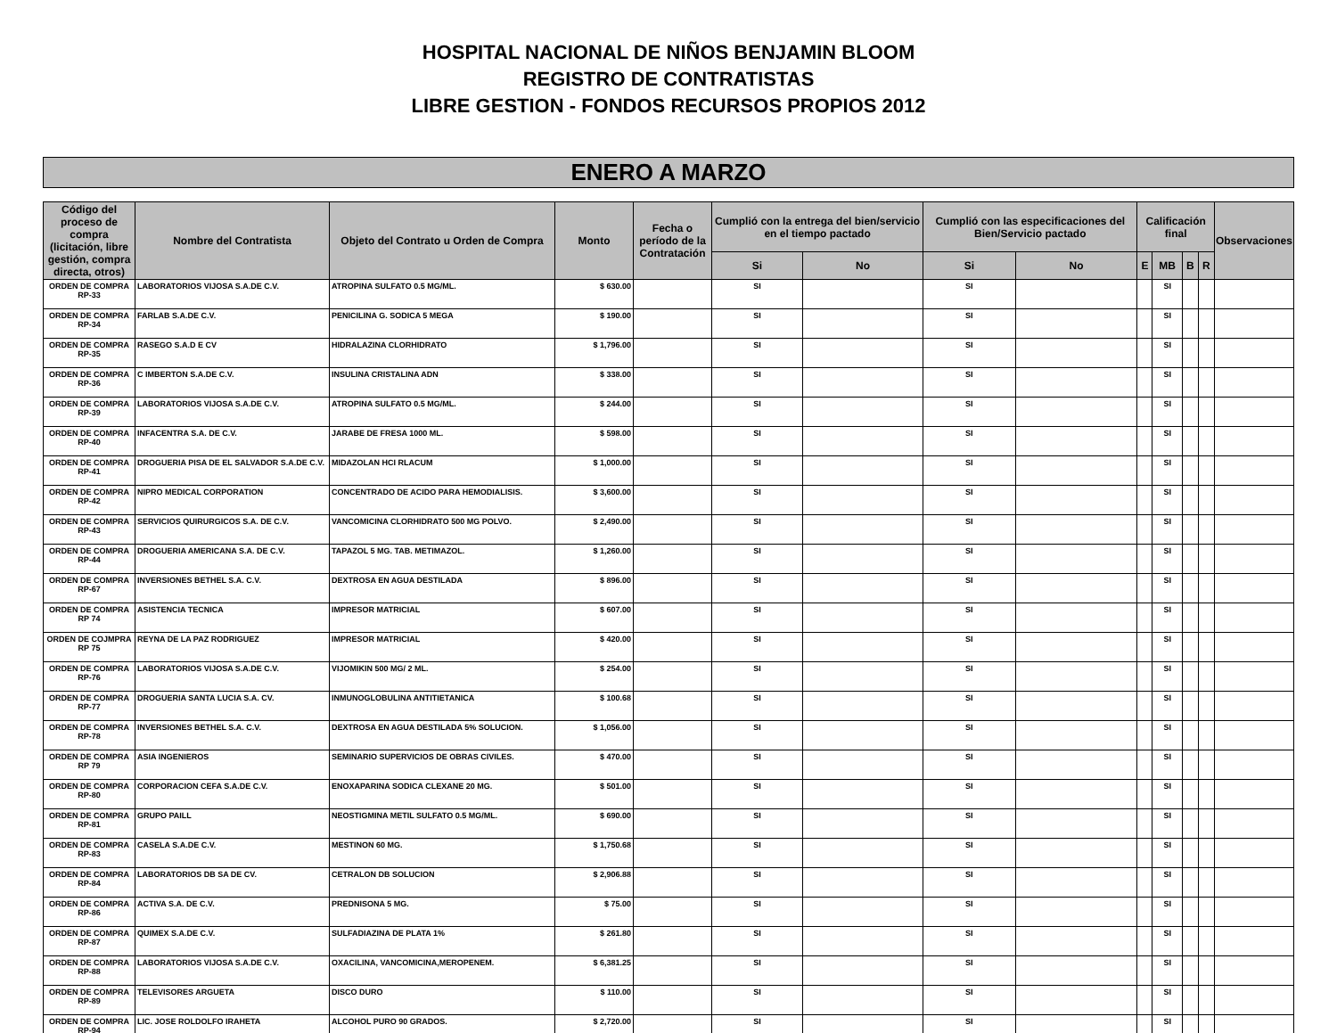HOSPITAL NACIONAL DE NIÑOS BENJAMIN BLOOM
REGISTRO DE CONTRATISTAS
LIBRE GESTION - FONDOS RECURSOS PROPIOS 2012
ENERO A MARZO
| Código del proceso de compra (licitación, libre gestión, compra directa, otros) | Nombre del Contratista | Objeto del Contrato u Orden de Compra | Monto | Fecha o período de la Contratación | Cumplió con la entrega del bien/servicio en el tiempo pactado | | Cumplió con las especificaciones del Bien/Servicio pactado | | Calificación final | | | | Observaciones |
| --- | --- | --- | --- | --- | --- | --- | --- | --- | --- | --- | --- | --- | --- |
| | | | | | Si | No | Si | No | E | MB | B | R | |
| ORDEN DE COMPRA RP-33 | LABORATORIOS VIJOSA S.A.DE C.V. | ATROPINA SULFATO 0.5 MG/ML. | $ 630.00 | | SI | | SI | | | SI | | | |
| ORDEN DE COMPRA RP-34 | FARLAB S.A.DE C.V. | PENICILINA G. SODICA 5 MEGA | $ 190.00 | | SI | | SI | | | SI | | | |
| ORDEN DE COMPRA RP-35 | RASEGO S.A.D E CV | HIDRALAZINA CLORHIDRATO | $ 1,796.00 | | SI | | SI | | | SI | | | |
| ORDEN DE COMPRA RP-36 | C IMBERTON S.A.DE C.V. | INSULINA CRISTALINA ADN | $ 338.00 | | SI | | SI | | | SI | | | |
| ORDEN DE COMPRA RP-39 | LABORATORIOS VIJOSA S.A.DE C.V. | ATROPINA SULFATO 0.5 MG/ML. | $ 244.00 | | SI | | SI | | | SI | | | |
| ORDEN DE COMPRA RP-40 | INFACENTRA S.A. DE C.V. | JARABE DE FRESA 1000 ML. | $ 598.00 | | SI | | SI | | | SI | | | |
| ORDEN DE COMPRA RP-41 | DROGUERIA PISA DE EL SALVADOR S.A.DE C.V. | MIDAZOLAN HCI RLACUM | $ 1,000.00 | | SI | | SI | | | SI | | | |
| ORDEN DE COMPRA RP-42 | NIPRO MEDICAL CORPORATION | CONCENTRADO DE ACIDO PARA HEMODIALISIS. | $ 3,600.00 | | SI | | SI | | | SI | | | |
| ORDEN DE COMPRA RP-43 | SERVICIOS QUIRURGICOS S.A. DE C.V. | VANCOMICINA CLORHIDRATO 500 MG POLVO. | $ 2,490.00 | | SI | | SI | | | SI | | | |
| ORDEN DE COMPRA RP-44 | DROGUERIA AMERICANA S.A. DE C.V. | TAPAZOL 5 MG. TAB. METIMAZOL. | $ 1,260.00 | | SI | | SI | | | SI | | | |
| ORDEN DE COMPRA RP-67 | INVERSIONES BETHEL S.A. C.V. | DEXTROSA EN AGUA DESTILADA | $ 896.00 | | SI | | SI | | | SI | | | |
| ORDEN DE COMPRA RP 74 | ASISTENCIA TECNICA | IMPRESOR MATRICIAL | $ 607.00 | | SI | | SI | | | SI | | | |
| ORDEN DE COJMPRA RP 75 | REYNA DE LA PAZ RODRIGUEZ | IMPRESOR MATRICIAL | $ 420.00 | | SI | | SI | | | SI | | | |
| ORDEN DE COMPRA RP-76 | LABORATORIOS VIJOSA S.A.DE C.V. | VIJOMIKIN 500 MG/ 2 ML. | $ 254.00 | | SI | | SI | | | SI | | | |
| ORDEN DE COMPRA RP-77 | DROGUERIA SANTA LUCIA S.A. CV. | INMUNOGLOBULINA ANTITIETANICA | $ 100.68 | | SI | | SI | | | SI | | | |
| ORDEN DE COMPRA RP-78 | INVERSIONES BETHEL S.A. C.V. | DEXTROSA EN AGUA DESTILADA 5% SOLUCION. | $ 1,056.00 | | SI | | SI | | | SI | | | |
| ORDEN DE COMPRA RP 79 | ASIA INGENIEROS | SEMINARIO SUPERVICIOS DE OBRAS CIVILES. | $ 470.00 | | SI | | SI | | | SI | | | |
| ORDEN DE COMPRA RP-80 | CORPORACION CEFA S.A.DE C.V. | ENOXAPARINA SODICA CLEXANE 20 MG. | $ 501.00 | | SI | | SI | | | SI | | | |
| ORDEN DE COMPRA RP-81 | GRUPO PAILL | NEOSTIGMINA METIL SULFATO 0.5 MG/ML. | $ 690.00 | | SI | | SI | | | SI | | | |
| ORDEN DE COMPRA RP-83 | CASELA S.A.DE C.V. | MESTINON 60 MG. | $ 1,750.68 | | SI | | SI | | | SI | | | |
| ORDEN DE COMPRA RP-84 | LABORATORIOS DB SA DE CV. | CETRALON DB SOLUCION | $ 2,906.88 | | SI | | SI | | | SI | | | |
| ORDEN DE COMPRA RP-86 | ACTIVA S.A. DE C.V. | PREDNISONA 5 MG. | $ 75.00 | | SI | | SI | | | SI | | | |
| ORDEN DE COMPRA RP-87 | QUIMEX S.A.DE C.V. | SULFADIAZINA DE PLATA 1% | $ 261.80 | | SI | | SI | | | SI | | | |
| ORDEN DE COMPRA RP-88 | LABORATORIOS VIJOSA S.A.DE C.V. | OXACILINA, VANCOMICINA,MEROPENEM. | $ 6,381.25 | | SI | | SI | | | SI | | | |
| ORDEN DE COMPRA RP-89 | TELEVISORES ARGUETA | DISCO DURO | $ 110.00 | | SI | | SI | | | SI | | | |
| ORDEN DE COMPRA RP-94 | LIC. JOSE ROLDOLFO IRAHETA | ALCOHOL PURO 90 GRADOS. | $ 2,720.00 | | SI | | SI | | | SI | | | |